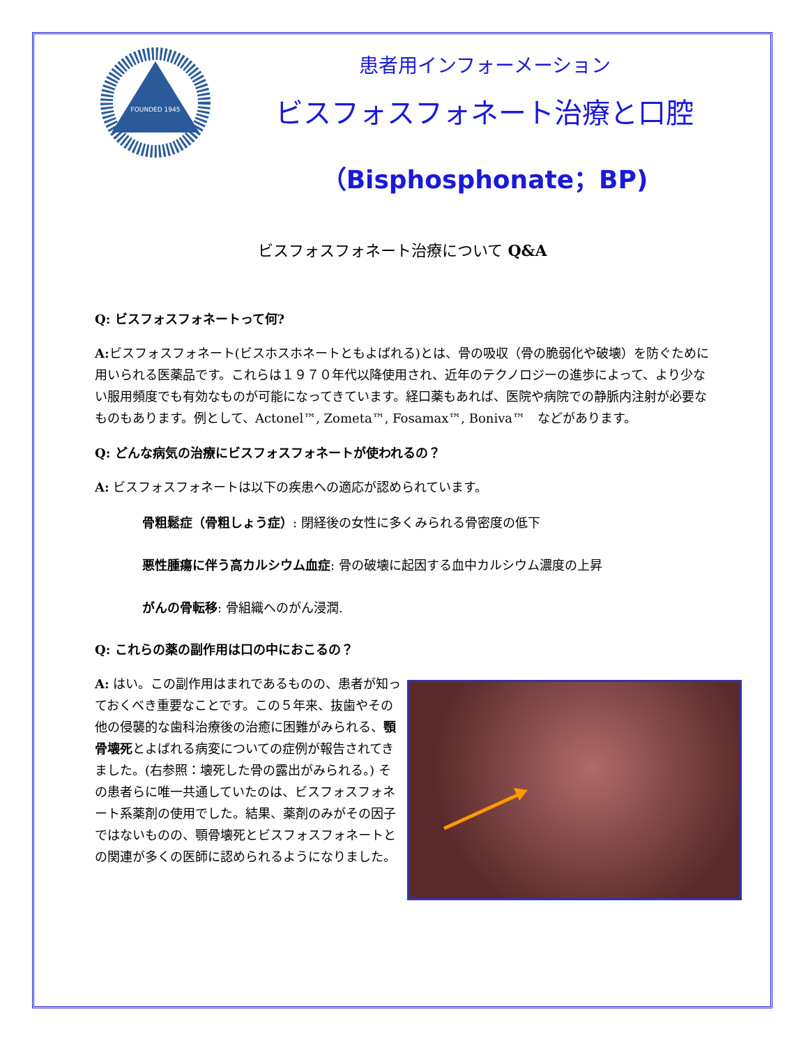FOUNDED 1945
患者用インフォーメーション
ビスフォスフォネート治療と口腔
（Bisphosphonate；BP)
ビスフォスフォネート治療について Q&A
Q: ビスフォスフォネートって何?
A: ビスフォスフォネート(ビスホスホネートともよばれる)とは、骨の吸収（骨の脆弱化や破壊）を防ぐために用いられる医薬品です。これらは１９７０年代以降使用され、近年のテクノロジーの進歩によって、より少ない服用頻度でも有効なものが可能になってきています。経口薬もあれば、医院や病院での静脈内注射が必要なものもあります。例として、Actonel™, Zometa™, Fosamax™, Boniva™　などがあります。
Q: どんな病気の治療にビスフォスフォネートが使われるの？
A: ビスフォスフォネートは以下の疾患への適応が認められています。
骨粗鬆症（骨粗しょう症）: 閉経後の女性に多くみられる骨密度の低下
悪性腫瘍に伴う高カルシウム血症: 骨の破壊に起因する血中カルシウム濃度の上昇
がんの骨転移: 骨組織へのがん浸潤.
Q: これらの薬の副作用は口の中におこるの？
A: はい。この副作用はまれであるものの、患者が知っておくべき重要なことです。この５年来、抜歯やその他の侵襲的な歯科治療後の治癒に困難がみられる、顎骨壊死とよばれる病変についての症例が報告されてきました。(右参照：壊死した骨の露出がみられる。) その患者らに唯一共通していたのは、ビスフォスフォネート系薬剤の使用でした。結果、薬剤のみがその因子ではないものの、顎骨壊死とビスフォスフォネートとの関連が多くの医師に認められるようになりました。